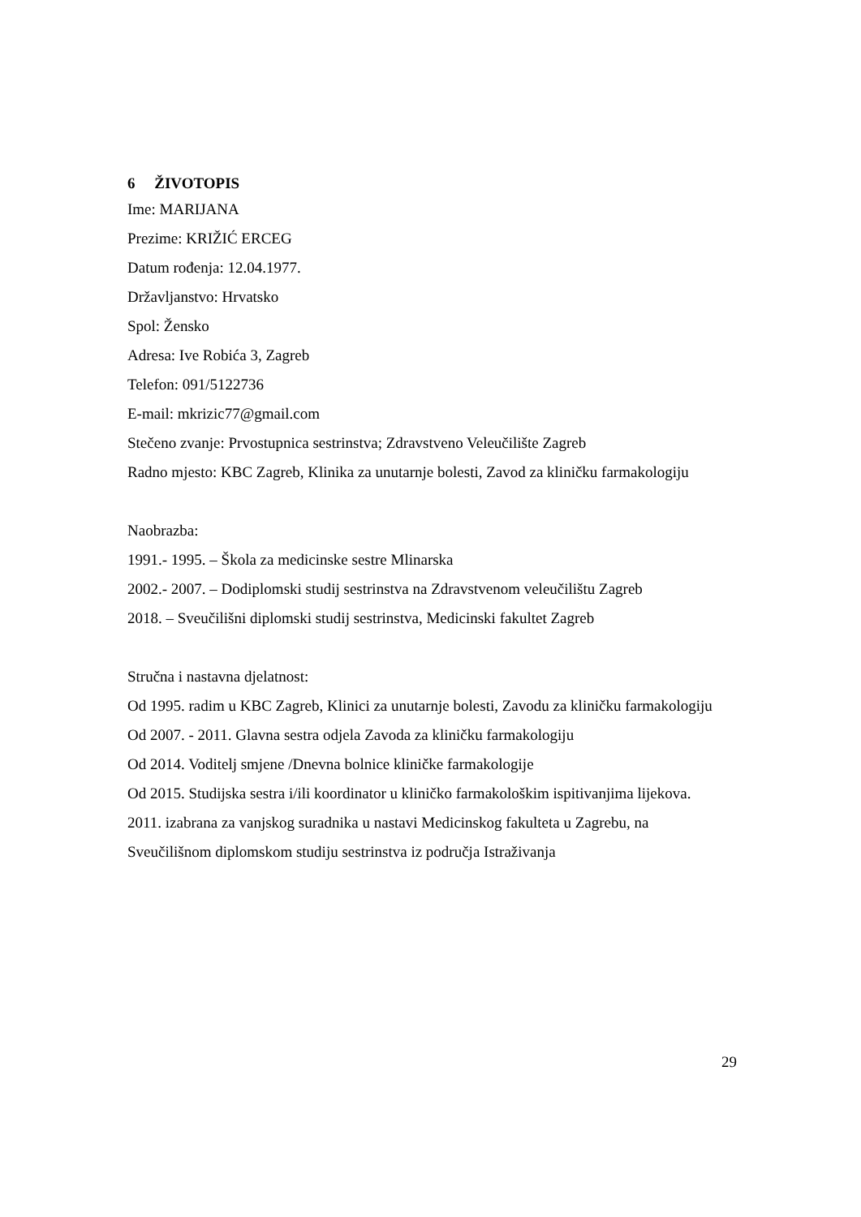6 ŽIVOTOPIS
Ime: MARIJANA
Prezime: KRIŽIĆ ERCEG
Datum rođenja: 12.04.1977.
Državljanstvo: Hrvatsko
Spol: Žensko
Adresa: Ive Robića 3, Zagreb
Telefon: 091/5122736
E-mail: mkrizic77@gmail.com
Stečeno zvanje: Prvostupnica sestrinstva; Zdravstveno Veleučilište Zagreb
Radno mjesto: KBC Zagreb, Klinika za unutarnje bolesti, Zavod za kliničku farmakologiju
Naobrazba:
1991.- 1995. – Škola za medicinske sestre Mlinarska
2002.- 2007. – Dodiplomski studij sestrinstva na Zdravstvenom veleučilištu Zagreb
2018. – Sveučilišni diplomski studij sestrinstva, Medicinski fakultet Zagreb
Stručna i nastavna djelatnost:
Od 1995. radim u KBC Zagreb, Klinici za unutarnje bolesti, Zavodu za kliničku farmakologiju
Od 2007. - 2011. Glavna sestra odjela Zavoda za kliničku farmakologiju
Od 2014. Voditelj smjene /Dnevna bolnice kliničke farmakologije
Od 2015. Studijska sestra i/ili koordinator u kliničko farmakološkim ispitivanjima lijekova.
2011. izabrana za vanjskog suradnika u nastavi Medicinskog fakulteta u Zagrebu, na Sveučilišnom diplomskom studiju sestrinstva iz područja Istraživanja
29